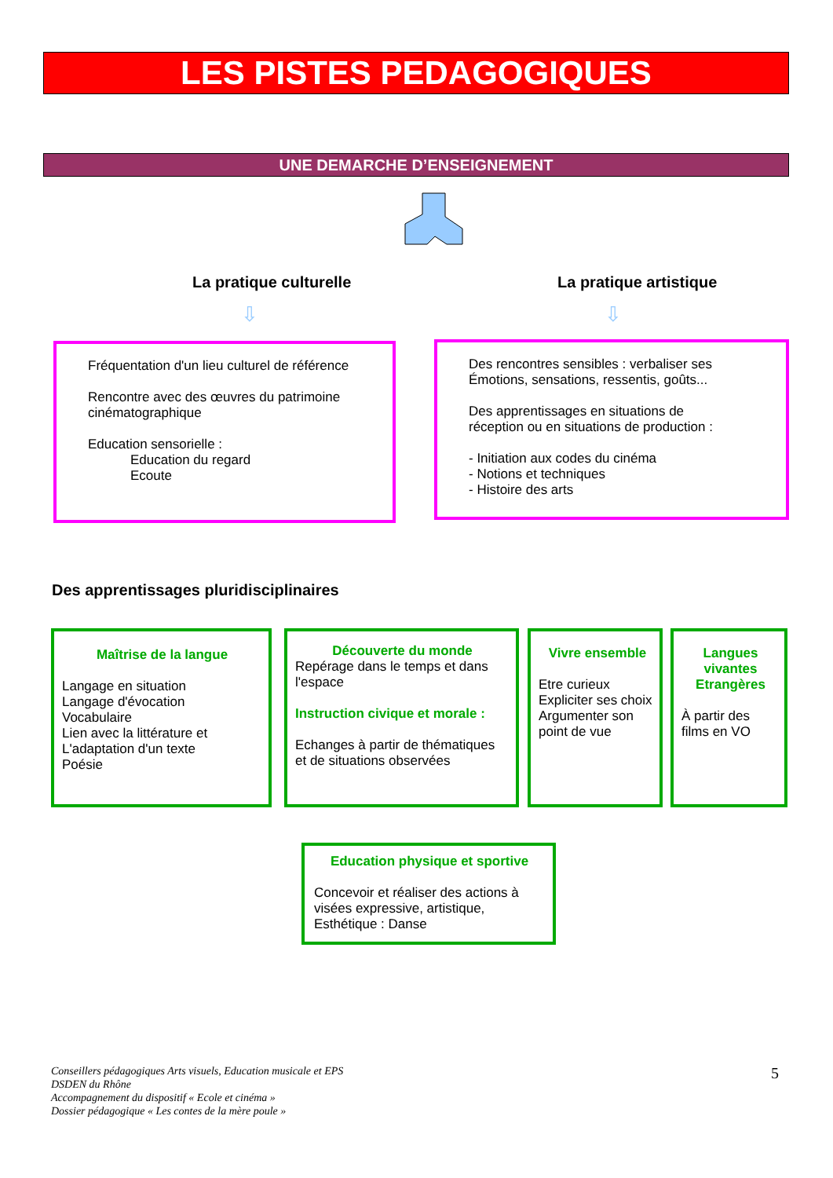LES PISTES PEDAGOGIQUES
UNE DEMARCHE D’ENSEIGNEMENT
La pratique culturelle La pratique artistique
⇩ ⇩
Fréquentation d'un lieu culturel de référence
Rencontre avec des œuvres du patrimoine
cinématographique
Education sensorielle :
Education du regard
Ecoute
Des rencontres sensibles : verbaliser ses
Émotions, sensations, ressentis, goûts...
Des apprentissages en situations de
réception ou en situations de production :
- Initiation aux codes du cinéma
- Notions et techniques
- Histoire des arts
Des apprentissages pluridisciplinaires
Maîtrise de la langue
Langage en situation
Langage d'évocation
Vocabulaire
Lien avec la littérature et
L'adaptation d'un texte
Poésie
Découverte du monde
Repérage dans le temps et dans
l'espace
Instruction civique et morale :
Echanges à partir de thématiques
et de situations observées
Vivre ensemble
Etre curieux
Expliciter ses choix
Argumenter son
point de vue
Langues vivantes Etrangères
À partir des
films en VO
Education physique et sportive
Concevoir et réaliser des actions à visées expressive, artistique, Esthétique : Danse
Conseillers pédagogiques Arts visuels, Education musicale et EPS
DSDEN du Rhône
Accompagnement du dispositif « Ecole et cinéma »
Dossier pédagogique « Les contes de la mère poule »
5